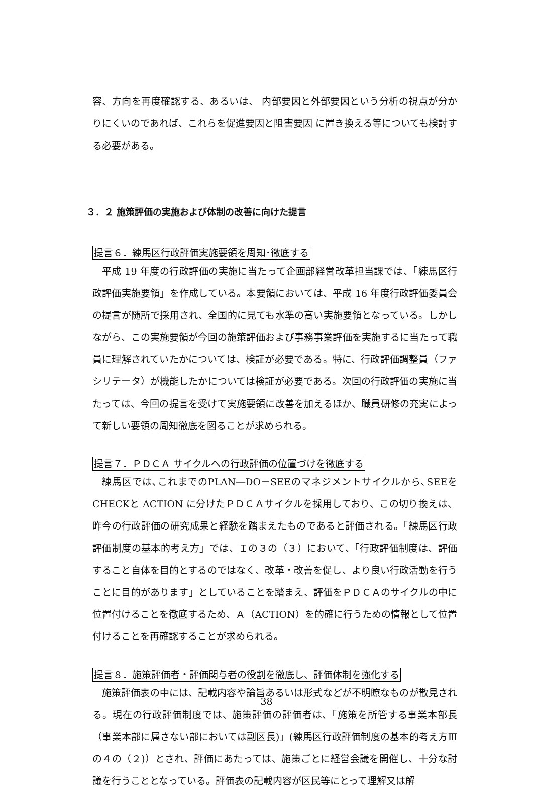容、方向を再度確認する、あるいは、 内部要因と外部要因という分析の視点が分かりにくいのであれば、これらを促進要因と阻害要因 に置き換える等についても検討する必要がある。
３．２ 施策評価の実施および体制の改善に向けた提言
提言６．練馬区行政評価実施要領を周知･徹底する
平成 19 年度の行政評価の実施に当たって企画部経営改革担当課では、「練馬区行政評価実施要領」を作成している。本要領においては、平成 16 年度行政評価委員会の提言が随所で採用され、全国的に見ても水準の高い実施要領となっている。しかしながら、この実施要領が今回の施策評価および事務事業評価を実施するに当たって職員に理解されていたかについては、検証が必要である。特に、行政評価調整員（ファシリテータ）が機能したかについては検証が必要である。次回の行政評価の実施に当たっては、今回の提言を受けて実施要領に改善を加えるほか、職員研修の充実によって新しい要領の周知徹底を図ることが求められる。
提言７．ＰＤＣＡ サイクルへの行政評価の位置づけを徹底する
練馬区では､これまでのPLAN―DO－SEEのマネジメントサイクルから､SEEをCHECKと ACTION に分けたＰＤＣＡサイクルを採用しており、この切り換えは、昨今の行政評価の研究成果と経験を踏まえたものであると評価される。「練馬区行政評価制度の基本的考え方」では、Ｉの３の（３）において、「行政評価制度は、評価すること自体を目的とするのではなく、改革・改善を促し、より良い行政活動を行うことに目的があります」としていることを踏まえ、評価をＰＤＣＡのサイクルの中に位置付けることを徹底するため、Ａ（ACTION）を的確に行うための情報として位置付けることを再確認することが求められる。
提言８．施策評価者・評価関与者の役割を徹底し、評価体制を強化する
施策評価表の中には、記載内容や論旨あるいは形式などが不明瞭なものが散見される。現在の行政評価制度では、施策評価の評価者は、「施策を所管する事業本部長（事業本部に属さない部においては副区長)」(練馬区行政評価制度の基本的考え方Ⅲの４の（２)）とされ、評価にあたっては、施策ごとに経営会議を開催し、十分な討議を行うこととなっている。評価表の記載内容が区民等にとって理解又は解
38